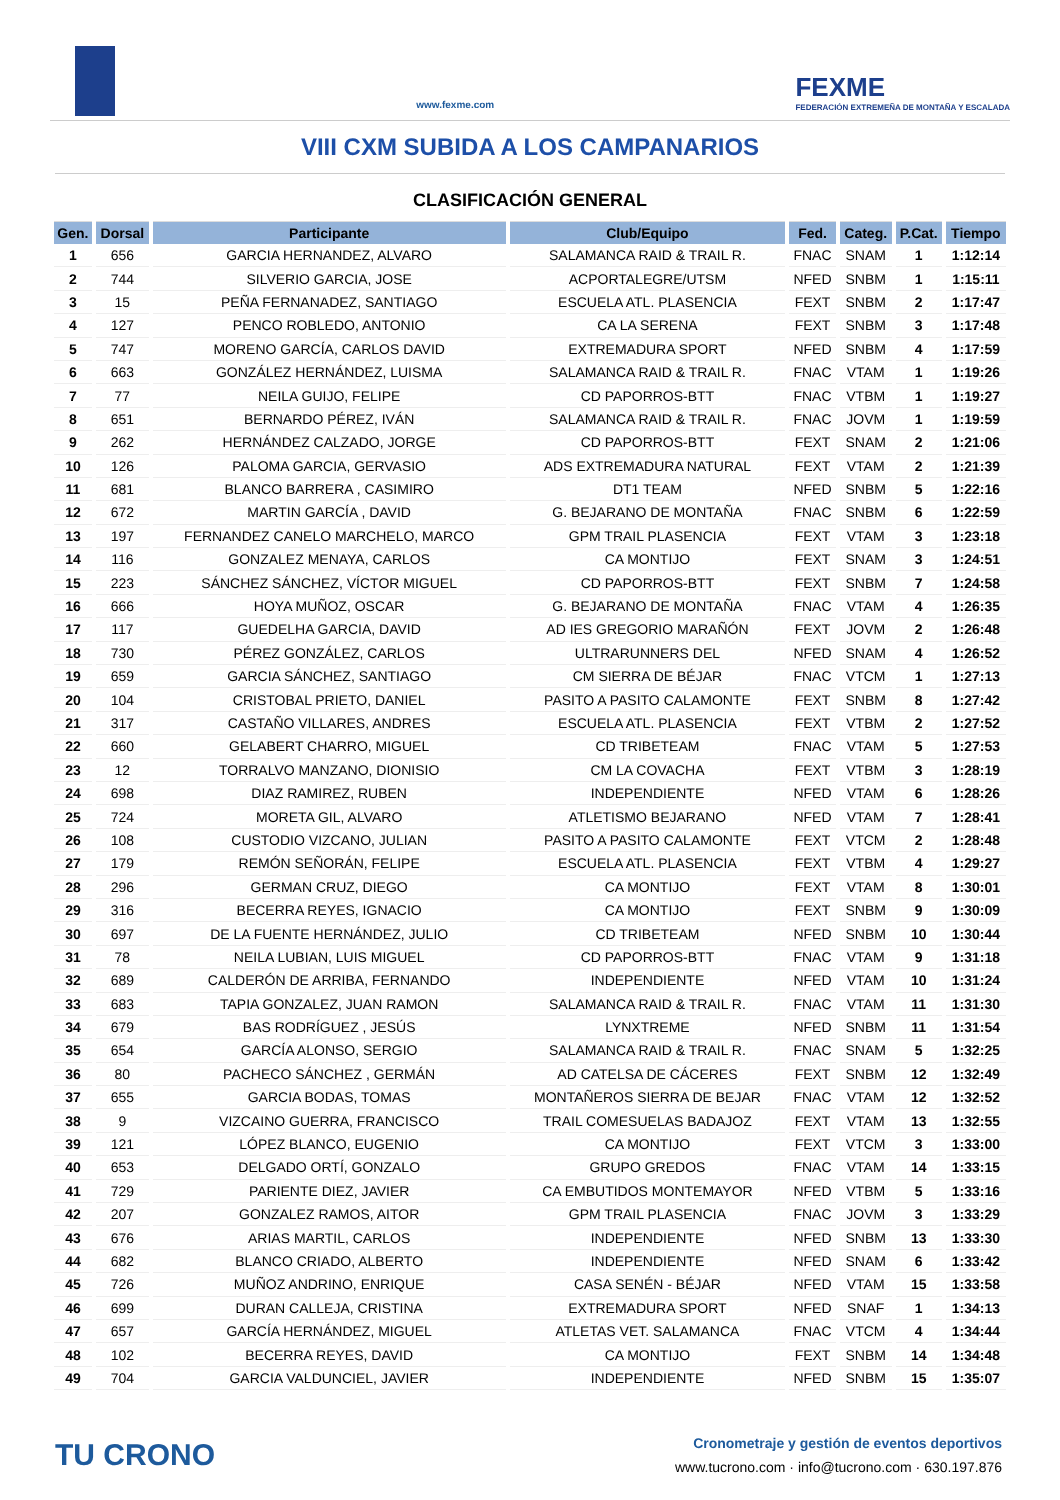www.fexme.com
FEXME
FEDERACIÓN EXTREMEÑA DE MONTAÑA Y ESCALADA
VIII CXM SUBIDA A LOS CAMPANARIOS
CLASIFICACIÓN GENERAL
| Gen. | Dorsal | Participante | Club/Equipo | Fed. | Categ. | P.Cat. | Tiempo |
| --- | --- | --- | --- | --- | --- | --- | --- |
| 1 | 656 | GARCIA HERNANDEZ, ALVARO | SALAMANCA RAID & TRAIL R. | FNAC | SNAM | 1 | 1:12:14 |
| 2 | 744 | SILVERIO GARCIA, JOSE | ACPORTALEGRE/UTSM | NFED | SNBM | 1 | 1:15:11 |
| 3 | 15 | PEÑA FERNANADEZ, SANTIAGO | ESCUELA ATL. PLASENCIA | FEXT | SNBM | 2 | 1:17:47 |
| 4 | 127 | PENCO ROBLEDO, ANTONIO | CA LA SERENA | FEXT | SNBM | 3 | 1:17:48 |
| 5 | 747 | MORENO GARCÍA, CARLOS DAVID | EXTREMADURA SPORT | NFED | SNBM | 4 | 1:17:59 |
| 6 | 663 | GONZÁLEZ HERNÁNDEZ, LUISMA | SALAMANCA RAID & TRAIL R. | FNAC | VTAM | 1 | 1:19:26 |
| 7 | 77 | NEILA GUIJO, FELIPE | CD PAPORROS-BTT | FNAC | VTBM | 1 | 1:19:27 |
| 8 | 651 | BERNARDO PÉREZ, IVÁN | SALAMANCA RAID & TRAIL R. | FNAC | JOVM | 1 | 1:19:59 |
| 9 | 262 | HERNÁNDEZ CALZADO, JORGE | CD PAPORROS-BTT | FEXT | SNAM | 2 | 1:21:06 |
| 10 | 126 | PALOMA GARCIA, GERVASIO | ADS EXTREMADURA NATURAL | FEXT | VTAM | 2 | 1:21:39 |
| 11 | 681 | BLANCO BARRERA , CASIMIRO | DT1 TEAM | NFED | SNBM | 5 | 1:22:16 |
| 12 | 672 | MARTIN GARCÍA , DAVID | G. BEJARANO DE MONTAÑA | FNAC | SNBM | 6 | 1:22:59 |
| 13 | 197 | FERNANDEZ CANELO MARCHELO, MARCO | GPM TRAIL PLASENCIA | FEXT | VTAM | 3 | 1:23:18 |
| 14 | 116 | GONZALEZ MENAYA, CARLOS | CA MONTIJO | FEXT | SNAM | 3 | 1:24:51 |
| 15 | 223 | SÁNCHEZ SÁNCHEZ, VÍCTOR MIGUEL | CD PAPORROS-BTT | FEXT | SNBM | 7 | 1:24:58 |
| 16 | 666 | HOYA MUÑOZ, OSCAR | G. BEJARANO DE MONTAÑA | FNAC | VTAM | 4 | 1:26:35 |
| 17 | 117 | GUEDELHA GARCIA, DAVID | AD IES GREGORIO MARAÑÓN | FEXT | JOVM | 2 | 1:26:48 |
| 18 | 730 | PÉREZ GONZÁLEZ, CARLOS | ULTRARUNNERS DEL | NFED | SNAM | 4 | 1:26:52 |
| 19 | 659 | GARCIA SÁNCHEZ, SANTIAGO | CM SIERRA DE BÉJAR | FNAC | VTCM | 1 | 1:27:13 |
| 20 | 104 | CRISTOBAL PRIETO, DANIEL | PASITO A PASITO CALAMONTE | FEXT | SNBM | 8 | 1:27:42 |
| 21 | 317 | CASTAÑO VILLARES, ANDRES | ESCUELA ATL. PLASENCIA | FEXT | VTBM | 2 | 1:27:52 |
| 22 | 660 | GELABERT CHARRO, MIGUEL | CD TRIBETEAM | FNAC | VTAM | 5 | 1:27:53 |
| 23 | 12 | TORRALVO MANZANO, DIONISIO | CM LA COVACHA | FEXT | VTBM | 3 | 1:28:19 |
| 24 | 698 | DIAZ RAMIREZ, RUBEN | INDEPENDIENTE | NFED | VTAM | 6 | 1:28:26 |
| 25 | 724 | MORETA GIL, ALVARO | ATLETISMO BEJARANO | NFED | VTAM | 7 | 1:28:41 |
| 26 | 108 | CUSTODIO VIZCANO, JULIAN | PASITO A PASITO CALAMONTE | FEXT | VTCM | 2 | 1:28:48 |
| 27 | 179 | REMÓN SEÑORÁN, FELIPE | ESCUELA ATL. PLASENCIA | FEXT | VTBM | 4 | 1:29:27 |
| 28 | 296 | GERMAN CRUZ, DIEGO | CA MONTIJO | FEXT | VTAM | 8 | 1:30:01 |
| 29 | 316 | BECERRA REYES, IGNACIO | CA MONTIJO | FEXT | SNBM | 9 | 1:30:09 |
| 30 | 697 | DE LA FUENTE HERNÁNDEZ, JULIO | CD TRIBETEAM | NFED | SNBM | 10 | 1:30:44 |
| 31 | 78 | NEILA LUBIAN, LUIS MIGUEL | CD PAPORROS-BTT | FNAC | VTAM | 9 | 1:31:18 |
| 32 | 689 | CALDERÓN DE ARRIBA, FERNANDO | INDEPENDIENTE | NFED | VTAM | 10 | 1:31:24 |
| 33 | 683 | TAPIA GONZALEZ, JUAN RAMON | SALAMANCA RAID & TRAIL R. | FNAC | VTAM | 11 | 1:31:30 |
| 34 | 679 | BAS RODRÍGUEZ , JESÚS | LYNXTREME | NFED | SNBM | 11 | 1:31:54 |
| 35 | 654 | GARCÍA ALONSO, SERGIO | SALAMANCA RAID & TRAIL R. | FNAC | SNAM | 5 | 1:32:25 |
| 36 | 80 | PACHECO SÁNCHEZ , GERMÁN | AD CATELSA DE CÁCERES | FEXT | SNBM | 12 | 1:32:49 |
| 37 | 655 | GARCIA BODAS, TOMAS | MONTAÑEROS SIERRA DE BEJAR | FNAC | VTAM | 12 | 1:32:52 |
| 38 | 9 | VIZCAINO GUERRA, FRANCISCO | TRAIL COMESUELAS BADAJOZ | FEXT | VTAM | 13 | 1:32:55 |
| 39 | 121 | LÓPEZ BLANCO, EUGENIO | CA MONTIJO | FEXT | VTCM | 3 | 1:33:00 |
| 40 | 653 | DELGADO ORTÍ, GONZALO | GRUPO GREDOS | FNAC | VTAM | 14 | 1:33:15 |
| 41 | 729 | PARIENTE DIEZ, JAVIER | CA EMBUTIDOS MONTEMAYOR | NFED | VTBM | 5 | 1:33:16 |
| 42 | 207 | GONZALEZ RAMOS, AITOR | GPM TRAIL PLASENCIA | FNAC | JOVM | 3 | 1:33:29 |
| 43 | 676 | ARIAS MARTIL, CARLOS | INDEPENDIENTE | NFED | SNBM | 13 | 1:33:30 |
| 44 | 682 | BLANCO CRIADO, ALBERTO | INDEPENDIENTE | NFED | SNAM | 6 | 1:33:42 |
| 45 | 726 | MUÑOZ ANDRINO, ENRIQUE | CASA SENÉN - BÉJAR | NFED | VTAM | 15 | 1:33:58 |
| 46 | 699 | DURAN CALLEJA, CRISTINA | EXTREMADURA SPORT | NFED | SNAF | 1 | 1:34:13 |
| 47 | 657 | GARCÍA HERNÁNDEZ, MIGUEL | ATLETAS VET. SALAMANCA | FNAC | VTCM | 4 | 1:34:44 |
| 48 | 102 | BECERRA REYES, DAVID | CA MONTIJO | FEXT | SNBM | 14 | 1:34:48 |
| 49 | 704 | GARCIA VALDUNCIEL, JAVIER | INDEPENDIENTE | NFED | SNBM | 15 | 1:35:07 |
TU CRONO
Cronometraje y gestión de eventos deportivos
www.tucrono.com · info@tucrono.com · 630.197.876